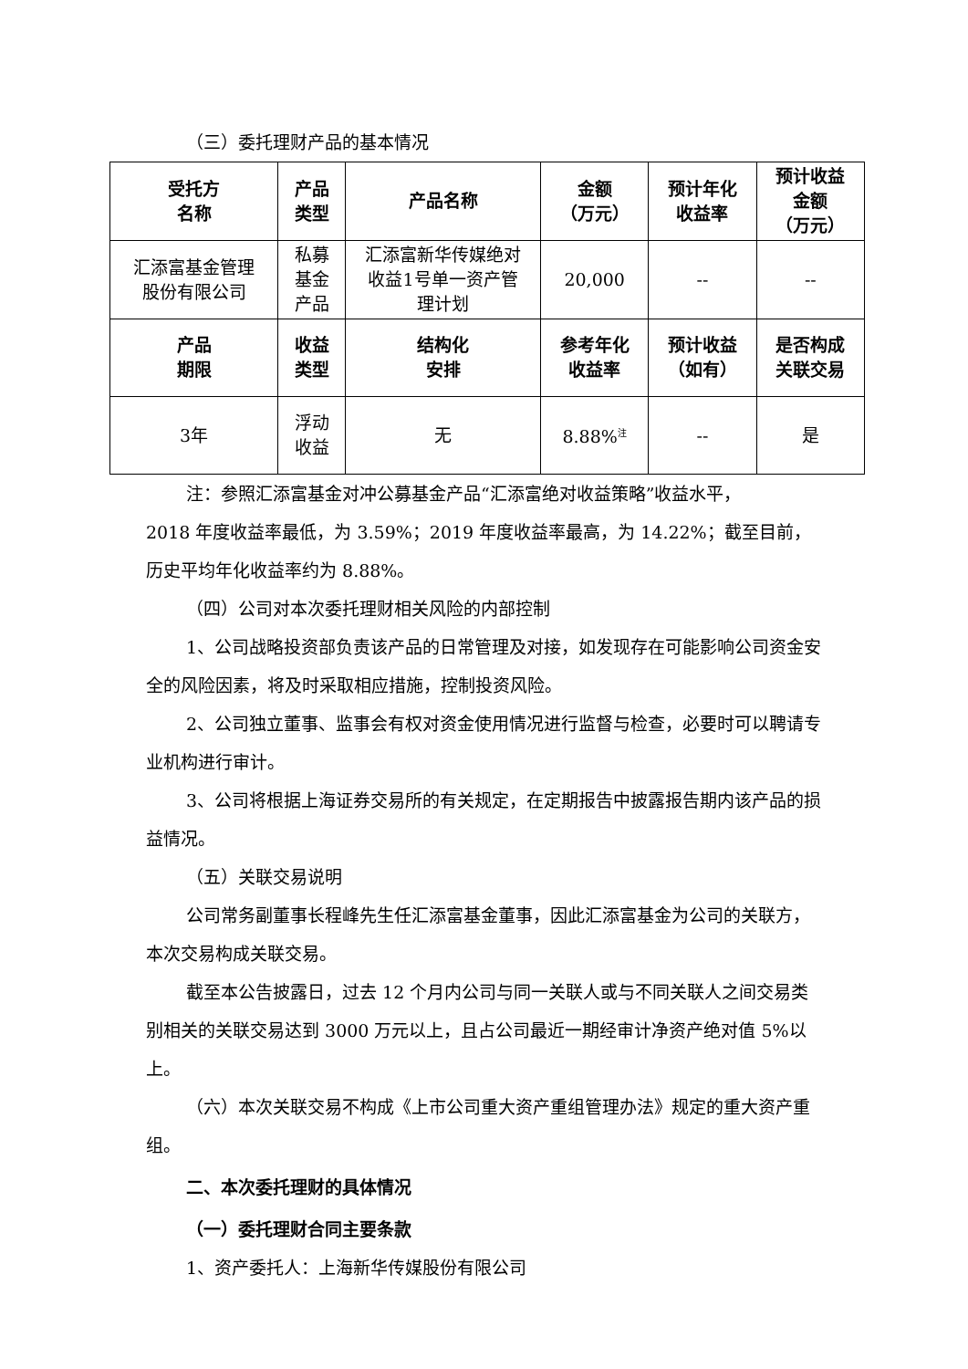（三）委托理财产品的基本情况
| 受托方 名称 | 产品 类型 | 产品名称 | 金额 （万元） | 预计年化 收益率 | 预计收益 金额 （万元） |
| --- | --- | --- | --- | --- | --- |
| 汇添富基金管理 股份有限公司 | 私募 基金 产品 | 汇添富新华传媒绝对 收益1号单一资产管 理计划 | 20,000 | -- | -- |
| 产品 期限 | 收益 类型 | 结构化 安排 | 参考年化 收益率 | 预计收益 （如有） | 是否构成 关联交易 |
| 3年 | 浮动 收益 | 无 | 8.88%<sup>注</sup> | -- | 是 |
注：参照汇添富基金对冲公募基金产品“汇添富绝对收益策略”收益水平，
2018 年度收益率最低，为 3.59%；2019 年度收益率最高，为 14.22%；截至目前，历史平均年化收益率约为 8.88%。
（四）公司对本次委托理财相关风险的内部控制
1、公司战略投资部负责该产品的日常管理及对接，如发现存在可能影响公司资金安全的风险因素，将及时采取相应措施，控制投资风险。
2、公司独立董事、监事会有权对资金使用情况进行监督与检查，必要时可以聘请专业机构进行审计。
3、公司将根据上海证券交易所的有关规定，在定期报告中披露报告期内该产品的损益情况。
（五）关联交易说明
公司常务副董事长程峰先生任汇添富基金董事，因此汇添富基金为公司的关联方，本次交易构成关联交易。
截至本公告披露日，过去 12 个月内公司与同一关联人或与不同关联人之间交易类别相关的关联交易达到 3000 万元以上，且占公司最近一期经审计净资产绝对值 5%以上。
（六）本次关联交易不构成《上市公司重大资产重组管理办法》规定的重大资产重组。
二、本次委托理财的具体情况
（一）委托理财合同主要条款
1、资产委托人：上海新华传媒股份有限公司